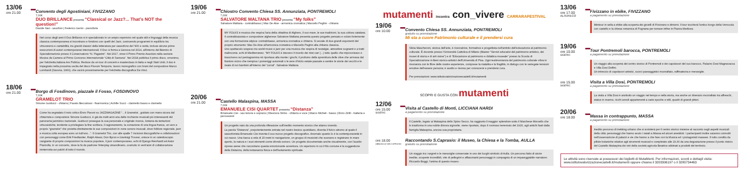13/06
ore 21.00
Convento degli Agostiniani, FIVIZZANO
7,00€
DUO BRILLANCE presenta “Classical or Jazz?... That’s NOT the question!”
Davide Nari - saxofoni | Federico Gerini - pianoforte
Nel corso degli anni il Duo Brillance si è specializzato in un ampio repertorio nel quale stili e linguaggi della musica classica contemporanea si incontrano e fondono con quelli del Jazz, costruendo programmi in equilibrio tra virtuosismo e cantabilità, tra grandi classici della letteratura per sassofono del '900 e rarità, incluse alcune prime esecuzioni di autori contemporanei internazionali. Il Duo si forma a Genova nel 2014, all'interno del Biennio di Specializzazione presso il Conservatorio “N. Paganini”. Nel 2017, vince il Primo Premio Assoluto nella sezione Musica da Camera al Primo Concorso Internazionale “Città di Sarzana”. Nel 2018 pubblica il primo disco, omonimo, per l'etichetta italiana Ars Publica. Reduce da un tour di concerti e masterclass in Italia e negli Stati Uniti, il duo è impegnato nella prossima uscita del disco Fluxum Temporis, lavoro monografico con brani del compositore Marco Lombardi (Savona, 1960), che uscirà prossimamente per l'etichetta discografica Da Vinci.
18/06
ore 21.00
Borgo di Fosdinovo, piazzale il Fosso, FOSDINOVO
7,00€
GRAMELOT TRIO
Simone Guiducci - chitarra | Fausto Beccalossi - fisarmonica | Achille Succi - clarinetto basso e clarinetto
Come ha segnalato il noto critico Enzo Pavoni su JAZZMAGAZINE “…il Gramelot , guidato con mano sicura dal chitarrista e compositore Simone Guiducci, è già da molti anni una delle ricchezze musicali più interessanti del panorama jazzistico nazionale. Guiducci prosegue la sua personale e originale ricerca, lontana da tentazioni virtuosistiche, tendente a privilegiare la fine scrittura, il ragionamento, la coniazione di una lingua franca, un vero e proprio “gramelot” che proietta direttamente le sue composizioni in zone sonore inusuali, dove folklore regionale, jazz e musica colta europea sono un tutt'uno...”. Il Gramelot Trio, con alle spalle 7 incisioni discografiche e collaborazioni con personaggi come Erik Friedlander, Ralph Alessi, Don Byron e Gianluigi Trovesi, unisce in un caleidoscopio cangiante di proprie composizioni la musica popolare, il jazz contemporaneo, echi di Django Reinhardt ed Astor Piazzolla, in un concerto, dove la fa da padrone l'interplay straordinario, costruito in vent'anni di collaborazione ininterrotta sui palchi di tutto il mondo.
19/06
ore 21.00
Chiostro Convento Chiesa SS. Annunziata, PONTREMOLI
7,00€
SALVATORE MALTANA TRIO presenta “My folks”
Salvatore Maltana - contrabbasso | Max De Aloe - armonica cromatica | Marcello Peghin - chitarra
MY FOLKS è musica che respira l'aria della cittadina di Alghero, il suo mare, le sue tradizioni, la sua cultura catalana. Il contrabbassista e compositore algherese Salvatore Maltana presenta questo progetto pensato e voluto fortemente con una formazione atipica: contrabbasso, armonica cromatica e chitarra. Si avvale di due grandi esponenti del proprio strumento: Max De Aloe all'armonica cromatica e Marcello Peghin alla chitarra classica.
Uno spettacolo sospeso tra world music e jazz per una musica che respira di nostalgie, atmosfere sognanti e a tratti malinconie, echi di Mediterraneo. “MY FOLKS è davvero il ricordo dei miei cari (...) tutto quello che improvvisavo e trascrivevo sul pentagramma mi riportava alla mente i giochi, il profumo della spremitura delle olive che arrivava dal frantoio vicino che riempiva i pomeriggi autunnali o le sere d'inizio estate passate a sentire le storie dei vecchi e le risate di noi bambini all'interno del “corral”. Salvatore Maltana
20/06
ore 21.00
Castello Malaspina, MASSA
7,00€
EMANUELE CISI QUARTET presenta “Distanza”
Emanuele Cisi - sax tenore e soprano | Eleonora Strino - chitarra e voce | Marco Micheli - basso | Enzo Zirilli - batteria e percussioni
Un progetto nato da una profonda riflessione sull'inedito momento storico che stiamo vivendo.
La parola “Distanza”, prepotentemente entrata nel nostro lessico quotidiano, diventa il fulcro attorno al quale il sassofonista Emanuele Cisi inventa il suo nuovo progetto discografico. Anomalo quanto lo è la contemporaneità in cui nasce. Una barca a vela di 15 metri in navigazione, un gruppo di musicisti che suonano e registrano in mare aperto, la natura e i suoi elementi come sfondo sonoro. Un progetto documentato anche visualmente, con l'ausilio riprese aeree che raccontano questa emozionante avventura. Un repertorio in cui il filo comune è la suggestione della Distanza, della lontananza fisica e dell'isolamento spirituale.
mutamenti incontra con_vivere CARRARAFESTIVAL
19/06
ore 10.00
Convento Chiesa SS. Annunziata, PONTREMOLI
gratuito su prenotazione
Mi sta a cuore Patrimonio culturale e il prendersi cura
Silvia Mascheroni, storica dell'arte, è ricercatrice, formatrice e progettista nell'ambito dell'educazione al patrimonio culturale. È docente presso l'Università Cattolica di Milano (Master “Servizi educativi del patrimonio artistico, dei musei di storia e di arti visive”) e di “Educazione al patrimonio e didattica museale” presso la Scuola di Specializzazione in Beni storico-artistici dell'Università di Pisa. Ogni testimonianza del patrimonio culturale vibra in risonanza con le fibre delle nostre esperienze, comprese la malattia e la fragilità, in dialogo con le variegate tensioni emotive dell'essere persona; è ausilio e risorsa per conoscersi e prendersi cura.
Per prenotazioni: www.istitutovalorizzazionecastelli.it/mutamenti
SCOPRI E GUSTA CON mutamenti
12/06
ore 15.00
SIGERIC
Visita al Castello di Monti, LICCIANA NARDI
a pagamento su prenotazione
Il Castello, legato ai Malaspina dello Spino Secco, ha raggiunto il maggior splendore sotto il Marchese Moroello che lo trasforma in una nobile dimora signorile, viene riportato, dopo il rovinoso terremoto del 1920, agli antichi fasti dalla famiglia Malaspina, ancora sua proprietaria.
ore 18.00
ABBAZIA di SAN CAPRASIO
Raccontando S.Caprasio: il Museo, la Chiesa e la Tomba, AULLA
gratuito su prenotazione
Un viaggio tra i segreti e le meraviglie conservate in uno dei luoghi simbolo di Aulla. Un percorso fatto di storie inedite, scoperte incredibili, vite di pellegrini e affascinanti personaggi in compagnia di un impareggiabile narratore: Riccardo Boggi, l'anima di questo museo.
13/06
ore 17.00
ALTERECO
Fivizzano in ebike, FIVIZZANO
a pagamento su prenotazione
Minitour in sella a ebike alla scoperta dei gioielli di Fivizzano e dintorni. Il tour toccherà l'antico borgo della Verrucola con castello e la chiesa romanica di Pognana per tornare infine in Piazza Medicea.
19/06
ore 10.00
SIGERIC
Tour Pontremoli barocca, PONTREMOLI
a pagamento su prenotazione
Un viaggio alla scoperta del centro storico di Pontremoli e dei capolavori del suo barocco, Palazzo Dosi Magnavacca e Villa Dosi Delfini.
Un intreccio di capolavori artistici, scorci paesaggistici mozzafiato, raffinatezza e meraviglie.
ore 15.00
SIGERIC
Visita a Villa Dosi, PONTREMOLI
a pagamento su prenotazione
La visita a Villa Dosi è anzitutto un viaggio nel tempo e nella storia, ma anche un itinerario mozzafiato tra affreschi, statue in marmo, ricchi arredi appartenenti a varie epoche e stili, quadri di grandi pittori.
20/06
ore 18.00
Massa in contrappunto, MASSA
a pagamento su prenotazione
Inedito percorso di trekking urbano che si srotolerà per il centro storico insieme al racconto sugli aspetti musicali della città: personaggi che hanno avuto i natali a Massa ed alcuni aneddoti. I partecipanti inoltre saranno coinvolti nell'osservazione di palazzi e vie che hanno a che fare con la Musica ed i protagonisti massesi. Il tutto condito da pillole botaniche relative agli strumenti musicali e completato alle 19.30 da una degustazione presso il punto ristoro del Castello Malaspina dei vini della società agricola Beatrice abbinati a prodotti del territorio.
Le attività sono riservate ai possessori dei biglietti di MutaMenti. Per informazioni, sconti e dettagli visita: www.istitutovalorizzazionecastelli.it/mutamenti oppure chiama il 3203306197 o il 3280734463